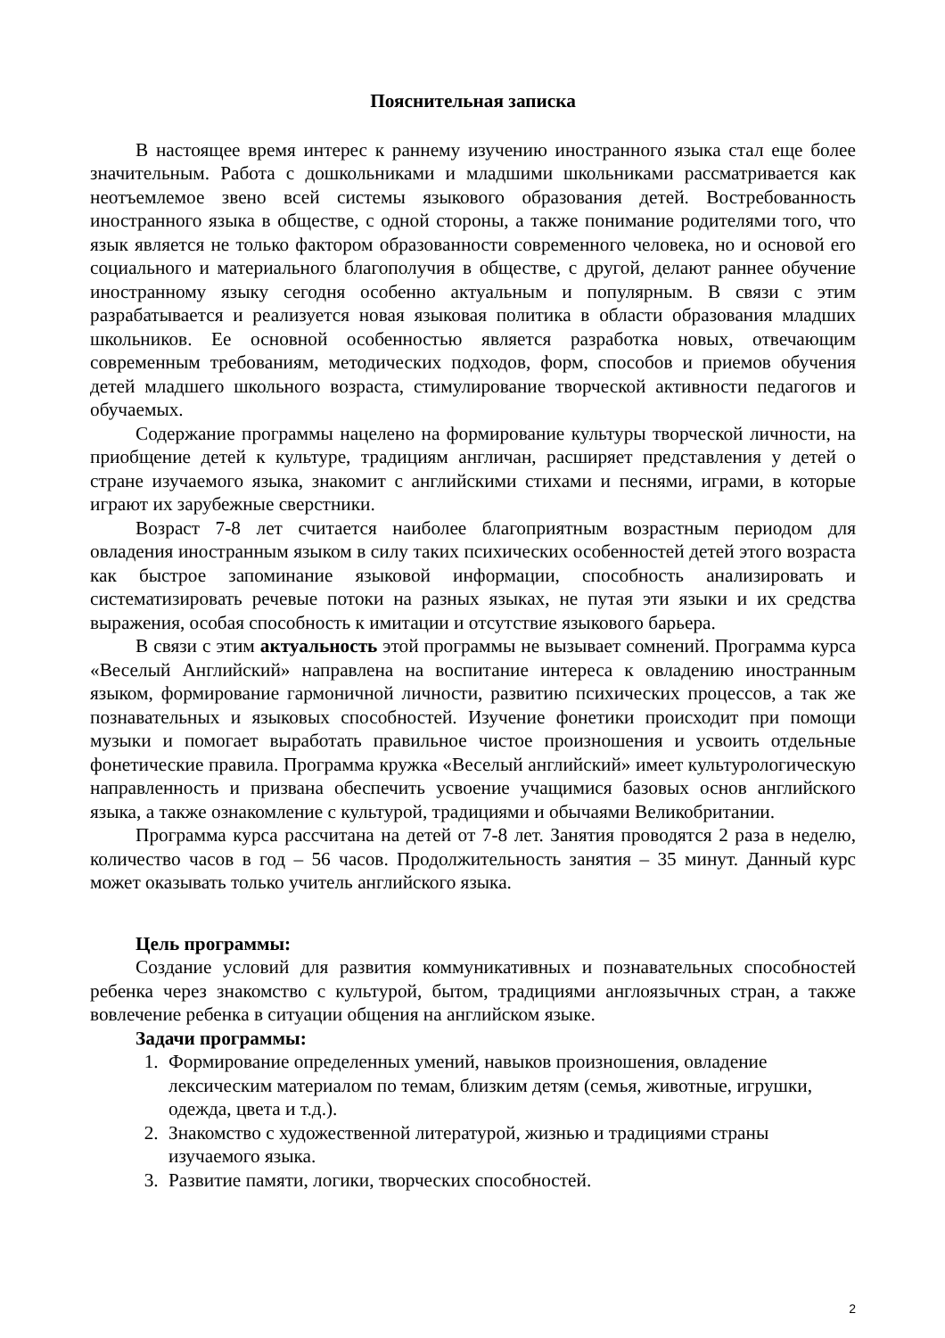Пояснительная записка
В настоящее время интерес к раннему изучению иностранного языка стал еще более значительным. Работа с дошкольниками и младшими школьниками рассматривается как неотъемлемое звено всей системы языкового образования детей. Востребованность иностранного языка в обществе, с одной стороны, а также понимание родителями того, что язык является не только фактором образованности современного человека, но и основой его социального и материального благополучия в обществе, с другой, делают раннее обучение иностранному языку сегодня особенно актуальным и популярным. В связи с этим разрабатывается и реализуется новая языковая политика в области образования младших школьников. Ее основной особенностью является разработка новых, отвечающим современным требованиям, методических подходов, форм, способов и приемов обучения детей младшего школьного возраста, стимулирование творческой активности педагогов и обучаемых.
Содержание программы нацелено на формирование культуры творческой личности, на приобщение детей к культуре, традициям англичан, расширяет представления у детей о стране изучаемого языка, знакомит с английскими стихами и песнями, играми, в которые играют их зарубежные сверстники.
Возраст 7-8 лет считается наиболее благоприятным возрастным периодом для овладения иностранным языком в силу таких психических особенностей детей этого возраста как быстрое запоминание языковой информации, способность анализировать и систематизировать речевые потоки на разных языках, не путая эти языки и их средства выражения, особая способность к имитации и отсутствие языкового барьера.
В связи с этим актуальность этой программы не вызывает сомнений. Программа курса «Веселый Английский» направлена на воспитание интереса к овладению иностранным языком, формирование гармоничной личности, развитию психических процессов, а так же познавательных и языковых способностей. Изучение фонетики происходит при помощи музыки и помогает выработать правильное чистое произношения и усвоить отдельные фонетические правила. Программа кружка «Веселый английский» имеет культурологическую направленность и призвана обеспечить усвоение учащимися базовых основ английского языка, а также ознакомление с культурой, традициями и обычаями Великобритании.
Программа курса рассчитана на детей от 7-8 лет. Занятия проводятся 2 раза в неделю, количество часов в год – 56 часов. Продолжительность занятия – 35 минут. Данный курс может оказывать только учитель английского языка.
Цель программы:
Создание условий для развития коммуникативных и познавательных способностей ребенка через знакомство с культурой, бытом, традициями англоязычных стран, а также вовлечение ребенка в ситуации общения на английском языке.
Задачи программы:
1. Формирование определенных умений, навыков произношения, овладение лексическим материалом по темам, близким детям (семья, животные, игрушки, одежда, цвета и т.д.).
2. Знакомство с художественной литературой, жизнью и традициями страны изучаемого языка.
3. Развитие памяти, логики, творческих способностей.
2